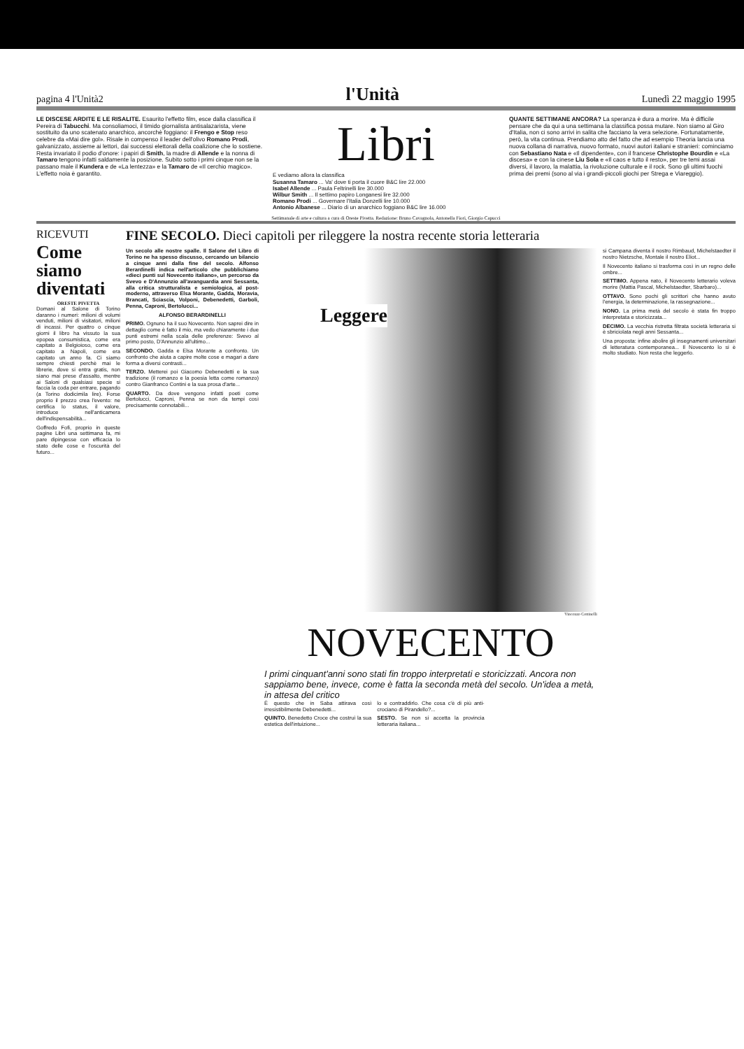pagina 4 l'Unità2 l'Unità Lunedì 22 maggio 1995
LE DISCESE ARDITE E LE RISALITE. Esaurito l'effetto film, esce dalla classifica il Pereira di Tabucchi. Ma consoliamoci, il timido giornalista antisalazarista, viene sostituito da uno scatenato anarchico, ancorchè foggiano: il Frengo e Stop reso celebre da «Mai dire gol». Risale in compenso il leader dell'olivo Romano Prodi, galvanizzato, assieme ai lettori, dai successi elettorali della coalizione che lo sostiene. Resta invariato il podio d'onore: i papiri di Smith, la madre di Allende e la nonna di Tamaro tengono infatti saldamente la posizione. Subito sotto i primi cinque non se la passano male il Kundera e de «La lentezza» e la Tamaro de «Il cerchio magico». L'effetto noia è garantito.
Libri
E vediamo allora la classifica
Susanna Tamaro ... Va' dove ti porta il cuore B&C lire 22.000
Isabel Allende ... Paula Feltrinelli lire 30.000
Wilbur Smith ... Il settimo papiro Longanesi lire 32.000
Romano Prodi ... Governare l'Italia Donzelli lire 10.000
Antonio Albanese ... Diario di un anarchico foggiano B&C lire 16.000
QUANTE SETTIMANE ANCORA? La speranza è dura a morire. Ma è difficile pensare che da qui a una settimana la classifica possa mutare. Non siamo al Giro d'Italia, non ci sono arrivi in salita che facciano la vera selezione. Fortunatamente, però, la vita continua. Prendiamo atto del fatto che ad esempio Theoria lancia una nuova collana di narrativa, nuovo formato, nuovi autori italiani e stranieri: cominciamo con Sebastiano Nata e «Il dipendente», con il francese Christophe Bourdin e «La discesa» e con la cinese Liu Sola e «Il caos e tutto il resto», per tre temi assai diversi, il lavoro, la malattia, la rivoluzione culturale e il rock. Sono gli ultimi fuochi prima dei premi (sono al via i grandi-piccoli giochi per Strega e Viareggio).
Settimanale di arte e cultura a cura di Oreste Pivetta. Redazione: Bruno Cavagnola, Antonella Fiori, Giorgio Capucci
RICEVUTI
Come siamo diventati
ORESTE PIVETTA
Domani al Salone di Torino daranno i numeri: milioni di volumi venduti, milioni di visitatori, milioni di incassi. Per quattro o cinque giorni il libro ha vissuto la sua epopea consumistica, come era capitato a Belgioioso, come era capitato a Napoli, come era capitato un anno fa. Ci siamo sempre chiesti perchè mai le librerie, dove si entra gratis, non siano mai prese d'assalto, mentre ai Saloni di qualsiasi specie si faccia la coda per entrare, pagando (a Torino dodicimila lire). Forse proprio il prezzo crea l'evento: ne certifica lo status, il valore, introduce nell'anticamera dell'indispensabilità...
Goffredo Fofi, proprio in queste pagine Libri una settimana fa, mi pare dipingesse con efficacia lo stato delle cose e l'oscurità del futuro...
FINE SECOLO. Dieci capitoli per rileggere la nostra recente storia letteraria
Un secolo alle nostre spalle. Il Salone del Libro di Torino ne ha spesso discusso, cercando un bilancio a cinque anni dalla fine del secolo. Alfonso Berardinelli indica nell'articolo che pubblichiamo «dieci punti sul Novecento italiano», un percorso da Svevo e D'Annunzio all'avanguardia anni Sessanta, alla critica strutturalista e semiologica, al post-moderno, attraverso Elsa Morante, Gadda, Moravia, Brancati, Sciascia, Volponi, Debenedetti, Garboli, Penna, Caproni, Bertolucci...
ALFONSO BERARDINELLI
PRIMO. Ognuno ha il suo Novecento. Non saprei dire in dettaglio come è fatto il mio, ma vedo chiaramente i due punti estremi nella scala delle preferenze: Svevo al primo posto, D'Annunzio all'ultimo...
SECONDO. Gadda e Elsa Morante a confronto. Un confronto che aiuta a capire molte cose e magari a dare forma a diversi contrasti...
TERZO. Metterei poi Giacomo Debenedetti e la sua tradizione (il romanzo e la poesia letta come romanzo) contro Gianfranco Contini e la sua prosa d'arte...
QUARTO. Da dove vengono infatti poeti come Bertolucci, Caproni, Penna se non da tempi così precisamente connotabili...
Leggere
Vincenzo Cottinelli
NOVECENTO
I primi cinquant'anni sono stati fin troppo interpretati e storicizzati. Ancora non sappiamo bene, invece, come è fatta la seconda metà del secolo. Un'idea a metà, in attesa del critico
È questo che in Saba attirava così irresistibilmente Debenedetti...
QUINTO. Benedetto Croce che costruì la sua estetica dell'intuizione...
lo e contraddirlo. Che cosa c'è di più anti-crociano di Pirandello?...
SESTO. Se non si accetta la provincia letteraria italiana...
si Campana diventa il nostro Rimbaud, Michelstaedter il nostro Nietzsche, Montale il nostro Eliot...
Il Novecento italiano si trasforma così in un regno delle ombre...
SETTIMO. Appena nato, il Novecento letterario voleva morire (Mattia Pascal, Michelstaedter, Sbarbaro)...
OTTAVO. Sono pochi gli scrittori che hanno avuto l'energia, la determinazione, la rassegnazione...
NONO. La prima metà del secolo è stata fin troppo interpretata e storicizzata...
DECIMO. La vecchia ristretta filtrata società letteraria si è sbriciolata negli anni Sessanta...
Una proposta: infine abolire gli insegnamenti universitari di letteratura contemporanea... Il Novecento lo si è molto studiato. Non resta che leggerlo.